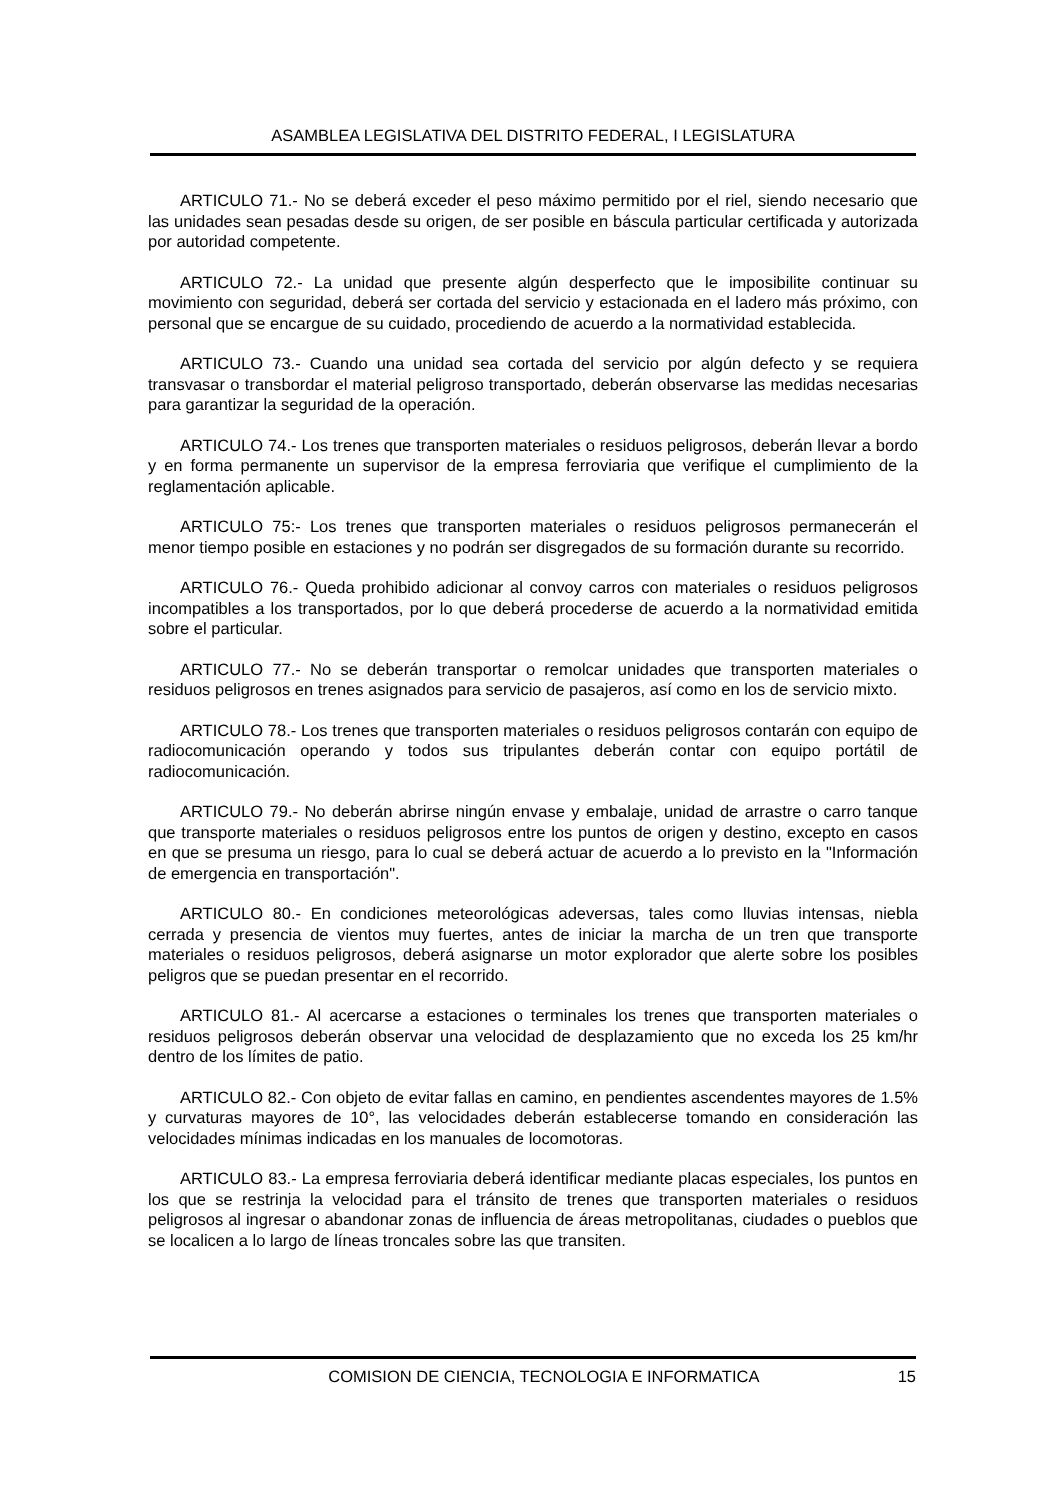ASAMBLEA LEGISLATIVA DEL DISTRITO FEDERAL, I LEGISLATURA
ARTICULO 71.- No se deberá exceder el peso máximo permitido por el riel, siendo necesario que las unidades sean pesadas desde su origen, de ser posible en báscula particular certificada y autorizada por autoridad competente.
ARTICULO 72.- La unidad que presente algún desperfecto que le imposibilite continuar su movimiento con seguridad, deberá ser cortada del servicio y estacionada en el ladero más próximo, con personal que se encargue de su cuidado, procediendo de acuerdo a la normatividad establecida.
ARTICULO 73.- Cuando una unidad sea cortada del servicio por algún defecto y se requiera transvasar o transbordar el material peligroso transportado, deberán observarse las medidas necesarias para garantizar la seguridad de la operación.
ARTICULO 74.- Los trenes que transporten materiales o residuos peligrosos, deberán llevar a bordo y en forma permanente un supervisor de la empresa ferroviaria que verifique el cumplimiento de la reglamentación aplicable.
ARTICULO 75:- Los trenes que transporten materiales o residuos peligrosos permanecerán el menor tiempo posible en estaciones y no podrán ser disgregados de su formación durante su recorrido.
ARTICULO 76.- Queda prohibido adicionar al convoy carros con materiales o residuos peligrosos incompatibles a los transportados, por lo que deberá procederse de acuerdo a la normatividad emitida sobre el particular.
ARTICULO 77.- No se deberán transportar o remolcar unidades que transporten materiales o residuos peligrosos en trenes asignados para servicio de pasajeros, así como en los de servicio mixto.
ARTICULO 78.- Los trenes que transporten materiales o residuos peligrosos contarán con equipo de radiocomunicación operando y todos sus tripulantes deberán contar con equipo portátil de radiocomunicación.
ARTICULO 79.- No deberán abrirse ningún envase y embalaje, unidad de arrastre o carro tanque que transporte materiales o residuos peligrosos entre los puntos de origen y destino, excepto en casos en que se presuma un riesgo, para lo cual se deberá actuar de acuerdo a lo previsto en la "Información de emergencia en transportación".
ARTICULO 80.- En condiciones meteorológicas adeversas, tales como lluvias intensas, niebla cerrada y presencia de vientos muy fuertes, antes de iniciar la marcha de un tren que transporte materiales o residuos peligrosos, deberá asignarse un motor explorador que alerte sobre los posibles peligros que se puedan presentar en el recorrido.
ARTICULO 81.- Al acercarse a estaciones o terminales los trenes que transporten materiales o residuos peligrosos deberán observar una velocidad de desplazamiento que no exceda los 25 km/hr dentro de los límites de patio.
ARTICULO 82.- Con objeto de evitar fallas en camino, en pendientes ascendentes mayores de 1.5% y curvaturas mayores de 10°, las velocidades deberán establecerse tomando en consideración las velocidades mínimas indicadas en los manuales de locomotoras.
ARTICULO 83.- La empresa ferroviaria deberá identificar mediante placas especiales, los puntos en los que se restrinja la velocidad para el tránsito de trenes que transporten materiales o residuos peligrosos al ingresar o abandonar zonas de influencia de áreas metropolitanas, ciudades o pueblos que se localicen a lo largo de líneas troncales sobre las que transiten.
COMISION DE CIENCIA, TECNOLOGIA E INFORMATICA 15